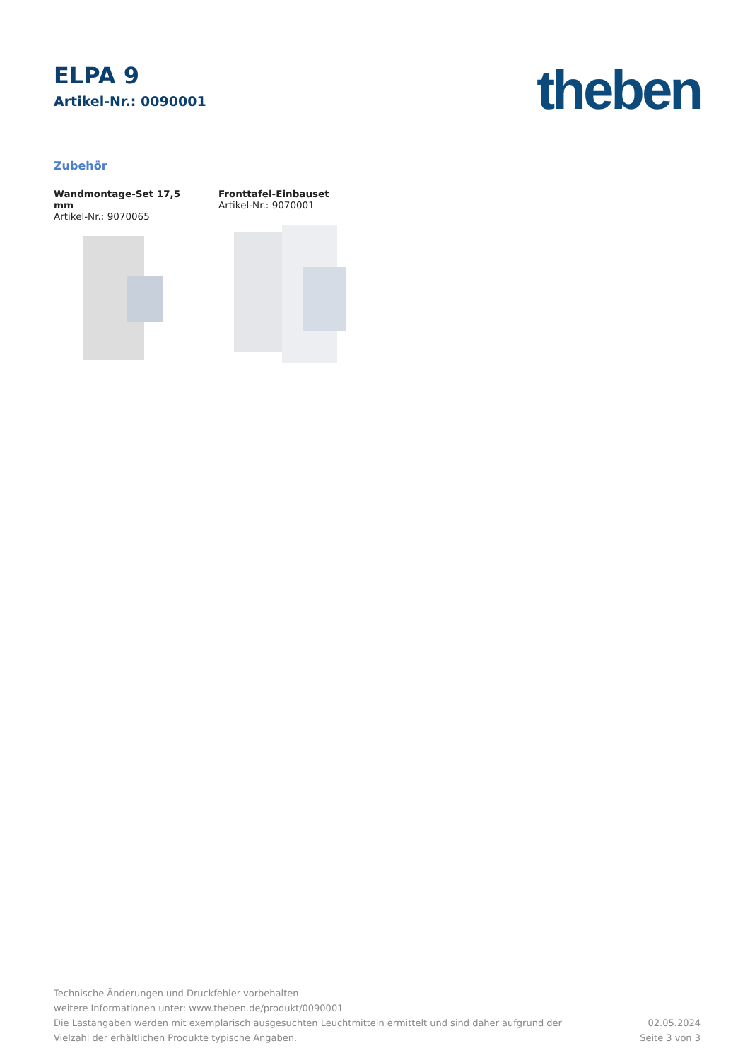ELPA 9
Artikel-Nr.: 0090001
theben
Zubehör
Wandmontage-Set 17,5 mm
Artikel-Nr.: 9070065
Fronttafel-Einbauset
Artikel-Nr.: 9070001
Technische Änderungen und Druckfehler vorbehalten
weitere Informationen unter: www.theben.de/produkt/0090001
Die Lastangaben werden mit exemplarisch ausgesuchten Leuchtmitteln ermittelt und sind daher aufgrund der
Vielzahl der erhältlichen Produkte typische Angaben.
02.05.2024
Seite 3 von 3